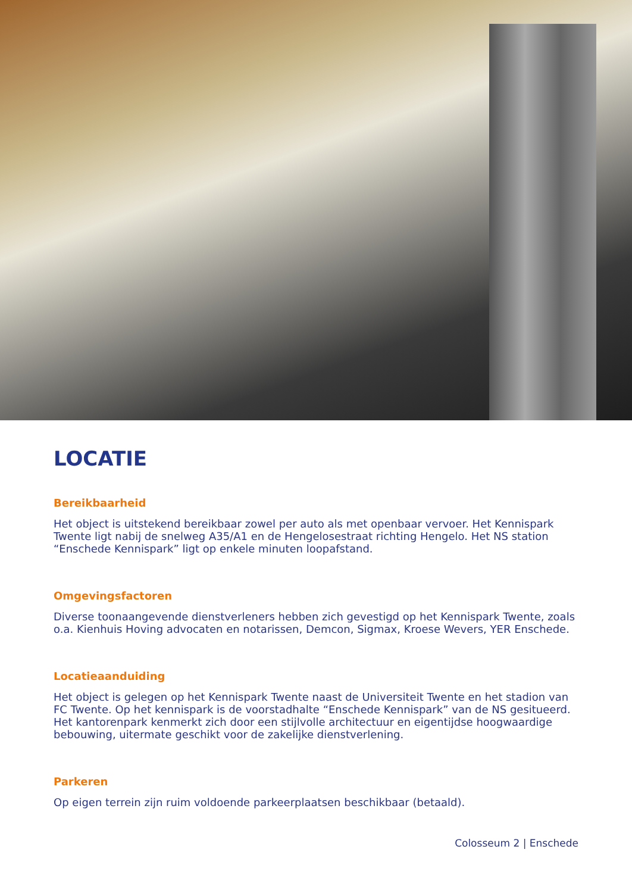LOCATIE
Bereikbaarheid
Het object is uitstekend bereikbaar zowel per auto als met openbaar vervoer. Het Kennispark Twente ligt nabij de snelweg A35/A1 en de Hengelosestraat richting Hengelo. Het NS station “Enschede Kennispark” ligt op enkele minuten loopafstand.
Omgevingsfactoren
Diverse toonaangevende dienstverleners hebben zich gevestigd op het Kennispark Twente, zoals o.a. Kienhuis Hoving advocaten en notarissen, Demcon, Sigmax, Kroese Wevers, YER Enschede.
Locatieaanduiding
Het object is gelegen op het Kennispark Twente naast de Universiteit Twente en het stadion van FC Twente. Op het kennispark is de voorstadhalte “Enschede Kennispark” van de NS gesitueerd. Het kantorenpark kenmerkt zich door een stijlvolle architectuur en eigentijdse hoogwaardige bebouwing, uitermate geschikt voor de zakelijke dienstverlening.
Parkeren
Op eigen terrein zijn ruim voldoende parkeerplaatsen beschikbaar (betaald).
Colosseum 2 | Enschede